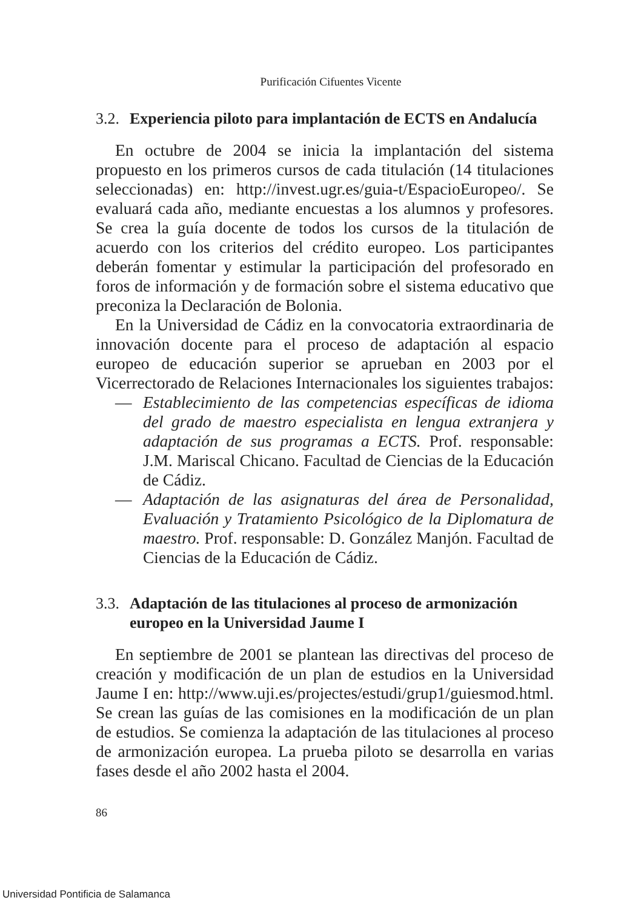Purificación Cifuentes Vicente
3.2. Experiencia piloto para implantación de ECTS en Andalucía
En octubre de 2004 se inicia la implantación del sistema propuesto en los primeros cursos de cada titulación (14 titulaciones seleccionadas) en: http://invest.ugr.es/guia-t/EspacioEuropeo/. Se evaluará cada año, mediante encuestas a los alumnos y profesores. Se crea la guía docente de todos los cursos de la titulación de acuerdo con los criterios del crédito europeo. Los participantes deberán fomentar y estimular la participación del profesorado en foros de información y de formación sobre el sistema educativo que preconiza la Declaración de Bolonia.
En la Universidad de Cádiz en la convocatoria extraordinaria de innovación docente para el proceso de adaptación al espacio europeo de educación superior se aprueban en 2003 por el Vicerrectorado de Relaciones Internacionales los siguientes trabajos:
— Establecimiento de las competencias específicas de idioma del grado de maestro especialista en lengua extranjera y adaptación de sus programas a ECTS. Prof. responsable: J.M. Mariscal Chicano. Facultad de Ciencias de la Educación de Cádiz.
— Adaptación de las asignaturas del área de Personalidad, Evaluación y Tratamiento Psicológico de la Diplomatura de maestro. Prof. responsable: D. González Manjón. Facultad de Ciencias de la Educación de Cádiz.
3.3. Adaptación de las titulaciones al proceso de armonización europeo en la Universidad Jaume I
En septiembre de 2001 se plantean las directivas del proceso de creación y modificación de un plan de estudios en la Universidad Jaume I en: http://www.uji.es/projectes/estudi/grup1/guiesmod.html. Se crean las guías de las comisiones en la modificación de un plan de estudios. Se comienza la adaptación de las titulaciones al proceso de armonización europea. La prueba piloto se desarrolla en varias fases desde el año 2002 hasta el 2004.
86
Universidad Pontificia de Salamanca